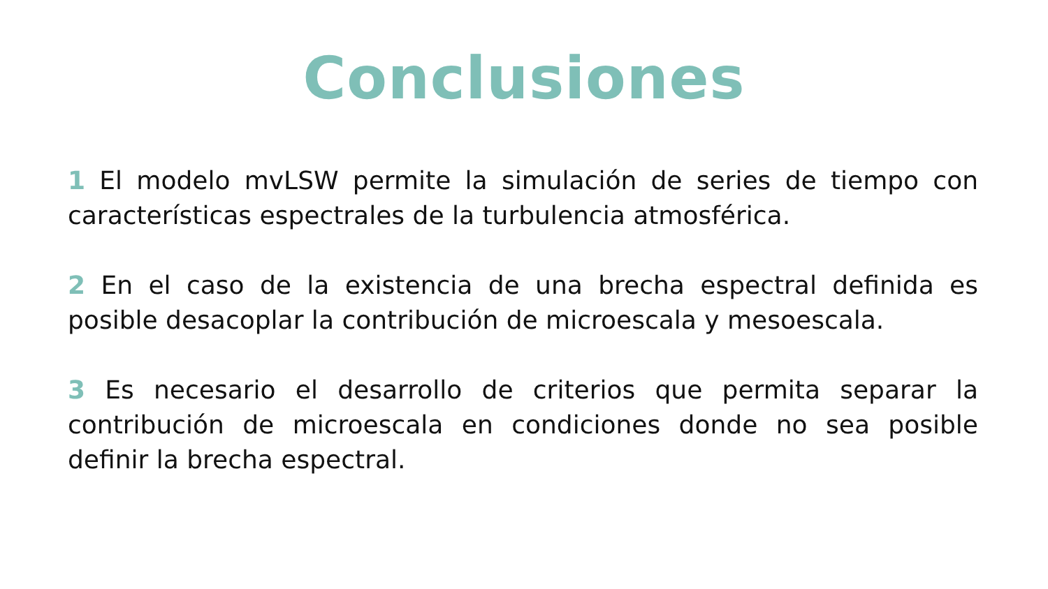Conclusiones
1 El modelo mvLSW permite la simulación de series de tiempo con características espectrales de la turbulencia atmosférica.
2 En el caso de la existencia de una brecha espectral definida es posible desacoplar la contribución de microescala y mesoescala.
3 Es necesario el desarrollo de criterios que permita separar la contribución de microescala en condiciones donde no sea posible definir la brecha espectral.